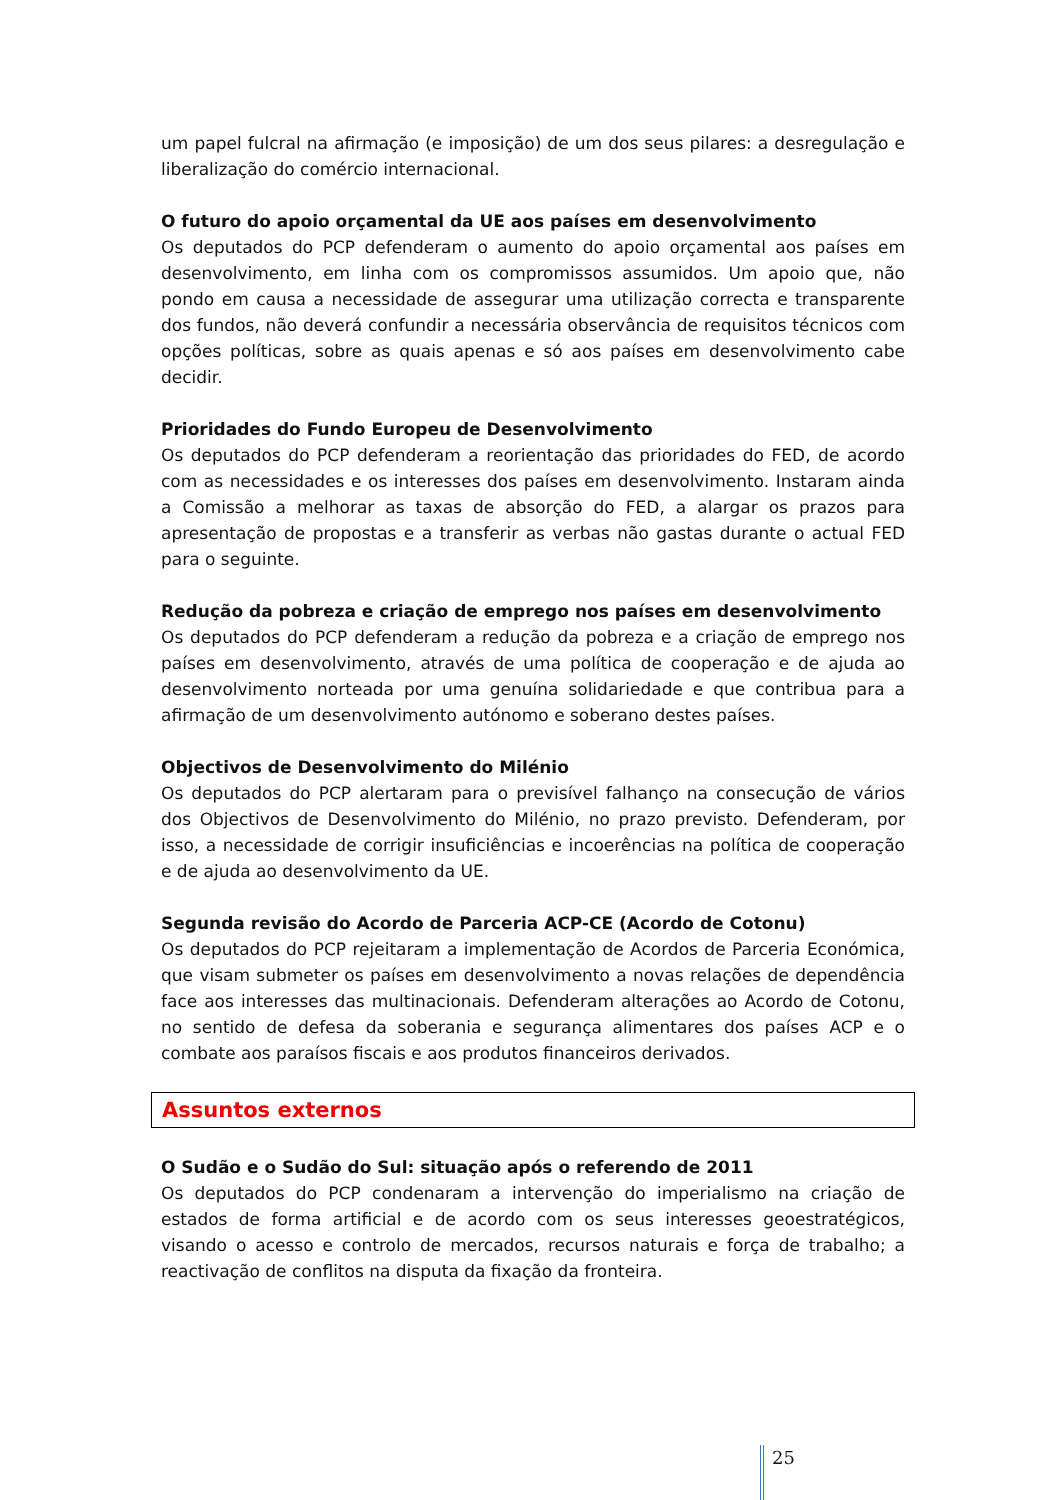um papel fulcral na afirmação (e imposição) de um dos seus pilares: a desregulação e liberalização do comércio internacional.
O futuro do apoio orçamental da UE aos países em desenvolvimento
Os deputados do PCP defenderam o aumento do apoio orçamental aos países em desenvolvimento, em linha com os compromissos assumidos. Um apoio que, não pondo em causa a necessidade de assegurar uma utilização correcta e transparente dos fundos, não deverá confundir a necessária observância de requisitos técnicos com opções políticas, sobre as quais apenas e só aos países em desenvolvimento cabe decidir.
Prioridades do Fundo Europeu de Desenvolvimento
Os deputados do PCP defenderam a reorientação das prioridades do FED, de acordo com as necessidades e os interesses dos países em desenvolvimento. Instaram ainda a Comissão a melhorar as taxas de absorção do FED, a alargar os prazos para apresentação de propostas e a transferir as verbas não gastas durante o actual FED para o seguinte.
Redução da pobreza e criação de emprego nos países em desenvolvimento
Os deputados do PCP defenderam a redução da pobreza e a criação de emprego nos países em desenvolvimento, através de uma política de cooperação e de ajuda ao desenvolvimento norteada por uma genuína solidariedade e que contribua para a afirmação de um desenvolvimento autónomo e soberano destes países.
Objectivos de Desenvolvimento do Milénio
Os deputados do PCP alertaram para o previsível falhanço na consecução de vários dos Objectivos de Desenvolvimento do Milénio, no prazo previsto. Defenderam, por isso, a necessidade de corrigir insuficiências e incoerências na política de cooperação e de ajuda ao desenvolvimento da UE.
Segunda revisão do Acordo de Parceria ACP-CE (Acordo de Cotonu)
Os deputados do PCP rejeitaram a implementação de Acordos de Parceria Económica, que visam submeter os países em desenvolvimento a novas relações de dependência face aos interesses das multinacionais. Defenderam alterações ao Acordo de Cotonu, no sentido de defesa da soberania e segurança alimentares dos países ACP e o combate aos paraísos fiscais e aos produtos financeiros derivados.
Assuntos externos
O Sudão e o Sudão do Sul: situação após o referendo de 2011
Os deputados do PCP condenaram a intervenção do imperialismo na criação de estados de forma artificial e de acordo com os seus interesses geoestratégicos, visando o acesso e controlo de mercados, recursos naturais e força de trabalho; a reactivação de conflitos na disputa da fixação da fronteira.
25